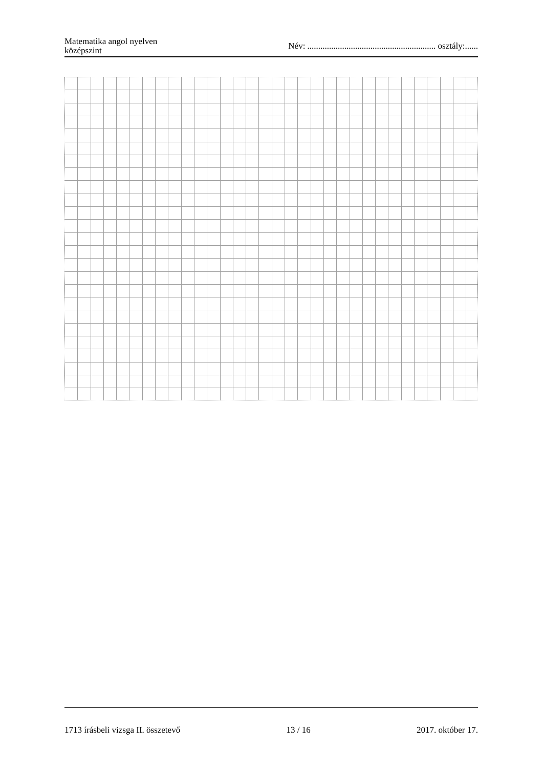Matematika angol nyelven
középszint
Név: ........................................................... osztály:......
1713 írásbeli vizsga II. összetevő 13 / 16 2017. október 17.